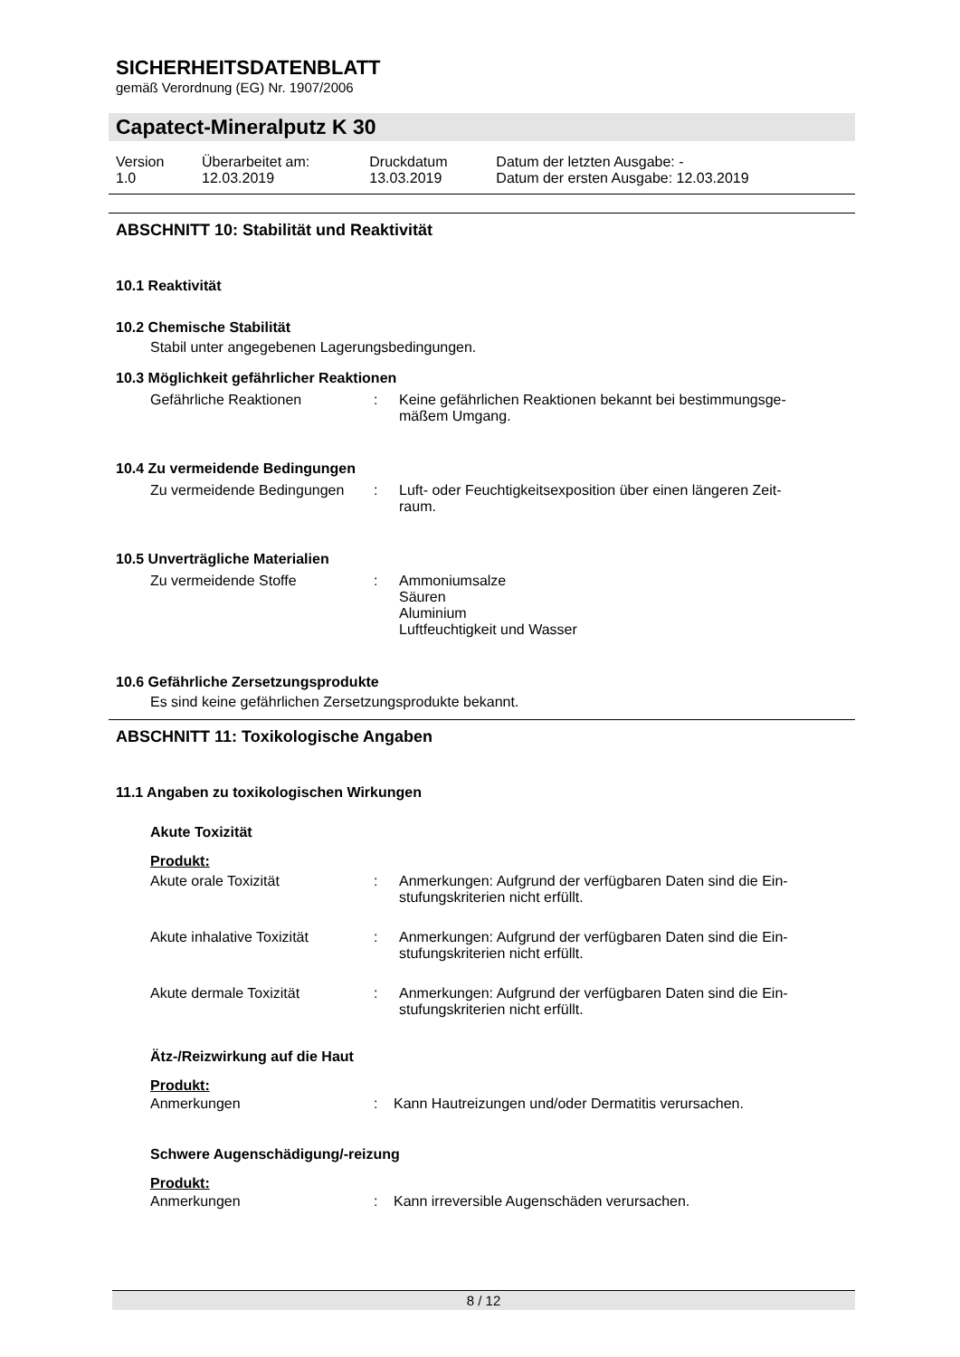SICHERHEITSDATENBLATT
gemäß Verordnung (EG) Nr. 1907/2006
Capatect-Mineralputz K 30
| Version 1.0 | Überarbeitet am: 12.03.2019 | Druckdatum 13.03.2019 | Datum der letzten Ausgabe: - Datum der ersten Ausgabe: 12.03.2019 |
ABSCHNITT 10: Stabilität und Reaktivität
10.1 Reaktivität
10.2 Chemische Stabilität
Stabil unter angegebenen Lagerungsbedingungen.
10.3 Möglichkeit gefährlicher Reaktionen
| Gefährliche Reaktionen | : | Keine gefährlichen Reaktionen bekannt bei bestimmungsge- mäßem Umgang. |
10.4 Zu vermeidende Bedingungen
| Zu vermeidende Bedingungen | : | Luft- oder Feuchtigkeitsexposition über einen längeren Zeit- raum. |
10.5 Unverträgliche Materialien
| Zu vermeidende Stoffe | : | Ammoniumsalze Säuren Aluminium Luftfeuchtigkeit und Wasser |
10.6 Gefährliche Zersetzungsprodukte
Es sind keine gefährlichen Zersetzungsprodukte bekannt.
ABSCHNITT 11: Toxikologische Angaben
11.1 Angaben zu toxikologischen Wirkungen
Akute Toxizität
Produkt:
| Akute orale Toxizität | : | Anmerkungen: Aufgrund der verfügbaren Daten sind die Ein- stufungskriterien nicht erfüllt. |
| Akute inhalative Toxizität | : | Anmerkungen: Aufgrund der verfügbaren Daten sind die Ein- stufungskriterien nicht erfüllt. |
| Akute dermale Toxizität | : | Anmerkungen: Aufgrund der verfügbaren Daten sind die Ein- stufungskriterien nicht erfüllt. |
Ätz-/Reizwirkung auf die Haut
Produkt:
| Anmerkungen | : | Kann Hautreizungen und/oder Dermatitis verursachen. |
Schwere Augenschädigung/-reizung
Produkt:
| Anmerkungen | : | Kann irreversible Augenschäden verursachen. |
8 / 12